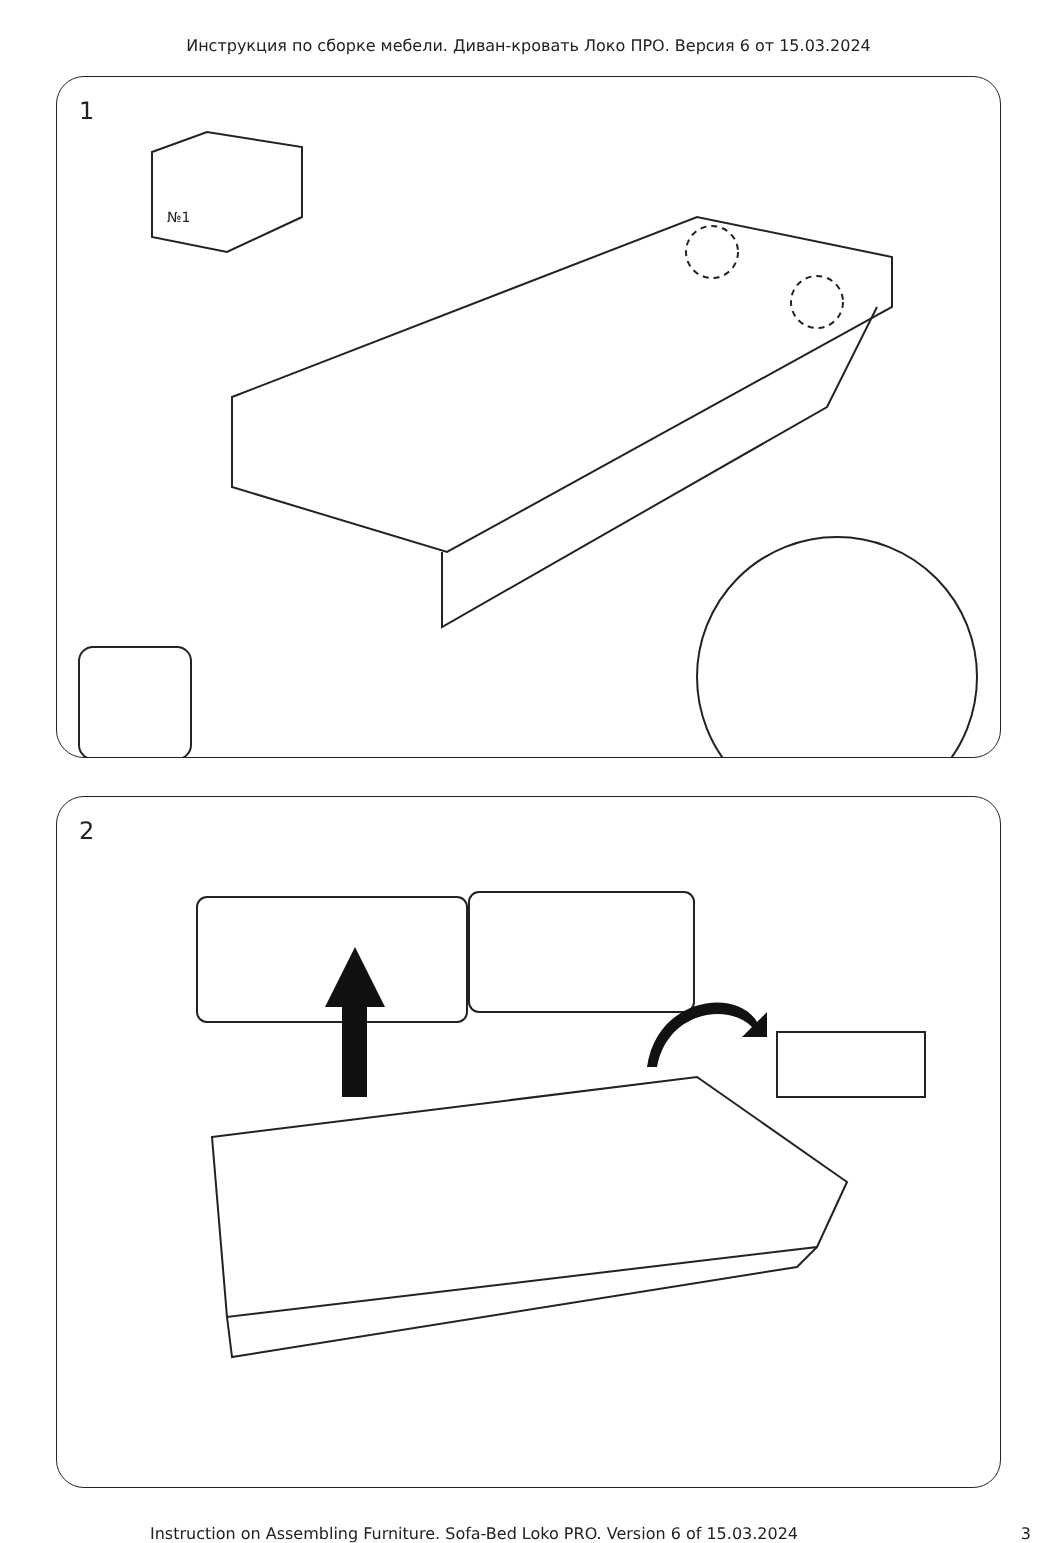Инструкция по сборке мебели. Диван-кровать Локо ПРО. Версия 6 от 15.03.2024
1
№1
2
Instruction on Assembling Furniture. Sofa-Bed Loko PRO. Version 6 of 15.03.2024 3